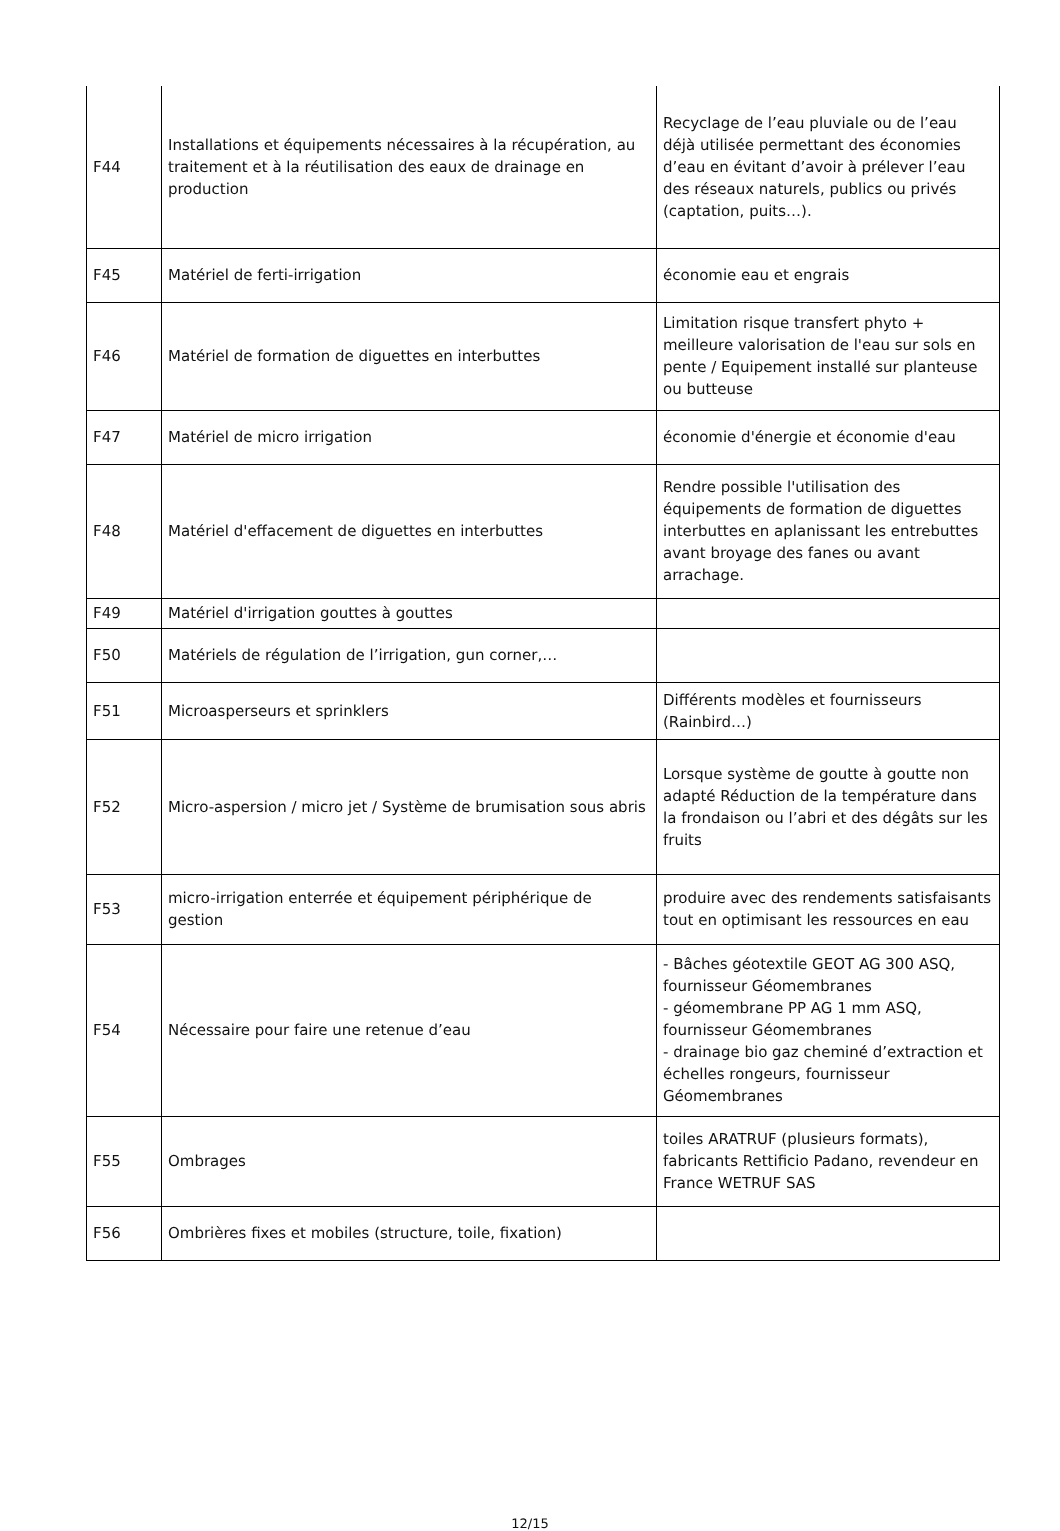| F44 | Installations et équipements nécessaires à la récupération, au traitement et à la réutilisation des eaux de drainage en production | Recyclage de l’eau pluviale ou de l’eau déjà utilisée permettant des économies d’eau en évitant d’avoir à prélever l’eau des réseaux naturels, publics ou privés (captation, puits…). |
| F45 | Matériel de ferti-irrigation | économie eau et engrais |
| F46 | Matériel de formation de diguettes en interbuttes | Limitation risque transfert phyto + meilleure valorisation de l'eau sur sols en pente / Equipement installé sur planteuse ou butteuse |
| F47 | Matériel de micro irrigation | économie d'énergie et économie d'eau |
| F48 | Matériel d'effacement de diguettes en interbuttes | Rendre possible l'utilisation des équipements de formation de diguettes interbuttes en aplanissant les entrebuttes avant broyage des fanes ou avant arrachage. |
| F49 | Matériel d'irrigation gouttes à gouttes | |
| F50 | Matériels de régulation de l’irrigation, gun corner,… | |
| F51 | Microasperseurs et sprinklers | Différents modèles et fournisseurs (Rainbird…) |
| F52 | Micro-aspersion / micro jet / Système de brumisation sous abris | Lorsque système de goutte à goutte non adapté Réduction de la température dans la frondaison ou l’abri et des dégâts sur les fruits |
| F53 | micro-irrigation enterrée et équipement périphérique de gestion | produire avec des rendements satisfaisants tout en optimisant les ressources en eau |
| F54 | Nécessaire pour faire une retenue d’eau | - Bâches géotextile GEOT AG 300 ASQ, fournisseur Géomembranes - géomembrane PP AG 1 mm ASQ, fournisseur Géomembranes - drainage bio gaz cheminé d’extraction et échelles rongeurs, fournisseur Géomembranes |
| F55 | Ombrages | toiles ARATRUF (plusieurs formats), fabricants Rettificio Padano, revendeur en France WETRUF SAS |
| F56 | Ombrières fixes et mobiles (structure, toile, fixation) | |
12/15